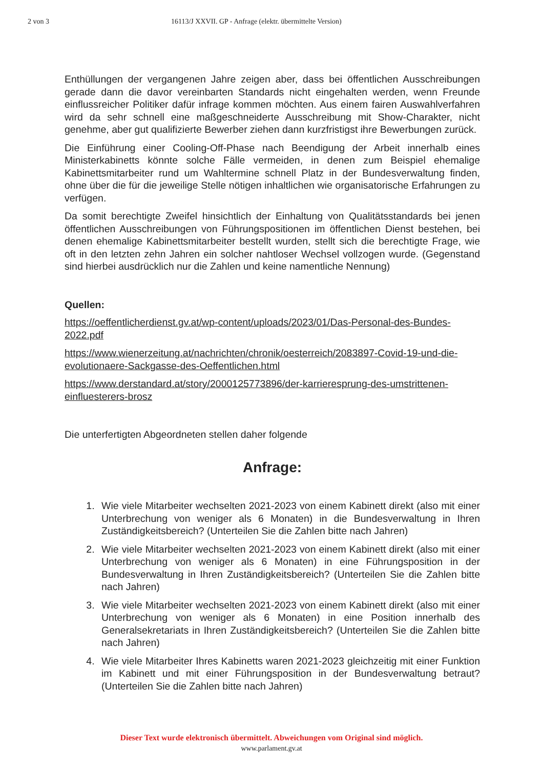2 von 3 16113/J XXVII. GP - Anfrage (elektr. übermittelte Version)
Enthüllungen der vergangenen Jahre zeigen aber, dass bei öffentlichen Ausschreibungen gerade dann die davor vereinbarten Standards nicht eingehalten werden, wenn Freunde einflussreicher Politiker dafür infrage kommen möchten. Aus einem fairen Auswahlverfahren wird da sehr schnell eine maßgeschneiderte Ausschreibung mit Show-Charakter, nicht genehme, aber gut qualifizierte Bewerber ziehen dann kurzfristigst ihre Bewerbungen zurück.
Die Einführung einer Cooling-Off-Phase nach Beendigung der Arbeit innerhalb eines Ministerkabinetts könnte solche Fälle vermeiden, in denen zum Beispiel ehemalige Kabinettsmitarbeiter rund um Wahltermine schnell Platz in der Bundesverwaltung finden, ohne über die für die jeweilige Stelle nötigen inhaltlichen wie organisatorische Erfahrungen zu verfügen.
Da somit berechtigte Zweifel hinsichtlich der Einhaltung von Qualitätsstandards bei jenen öffentlichen Ausschreibungen von Führungspositionen im öffentlichen Dienst bestehen, bei denen ehemalige Kabinettsmitarbeiter bestellt wurden, stellt sich die berechtigte Frage, wie oft in den letzten zehn Jahren ein solcher nahtloser Wechsel vollzogen wurde. (Gegenstand sind hierbei ausdrücklich nur die Zahlen und keine namentliche Nennung)
Quellen:
https://oeffentlicherdienst.gv.at/wp-content/uploads/2023/01/Das-Personal-des-Bundes-2022.pdf
https://www.wienerzeitung.at/nachrichten/chronik/oesterreich/2083897-Covid-19-und-die-evolutionaere-Sackgasse-des-Oeffentlichen.html
https://www.derstandard.at/story/2000125773896/der-karrieresprung-des-umstrittenen-einfluesterers-brosz
Die unterfertigten Abgeordneten stellen daher folgende
Anfrage:
1. Wie viele Mitarbeiter wechselten 2021-2023 von einem Kabinett direkt (also mit einer Unterbrechung von weniger als 6 Monaten) in die Bundesverwaltung in Ihren Zuständigkeitsbereich? (Unterteilen Sie die Zahlen bitte nach Jahren)
2. Wie viele Mitarbeiter wechselten 2021-2023 von einem Kabinett direkt (also mit einer Unterbrechung von weniger als 6 Monaten) in eine Führungsposition in der Bundesverwaltung in Ihren Zuständigkeitsbereich? (Unterteilen Sie die Zahlen bitte nach Jahren)
3. Wie viele Mitarbeiter wechselten 2021-2023 von einem Kabinett direkt (also mit einer Unterbrechung von weniger als 6 Monaten) in eine Position innerhalb des Generalsekretariats in Ihren Zuständigkeitsbereich? (Unterteilen Sie die Zahlen bitte nach Jahren)
4. Wie viele Mitarbeiter Ihres Kabinetts waren 2021-2023 gleichzeitig mit einer Funktion im Kabinett und mit einer Führungsposition in der Bundesverwaltung betraut? (Unterteilen Sie die Zahlen bitte nach Jahren)
Dieser Text wurde elektronisch übermittelt. Abweichungen vom Original sind möglich.
www.parlament.gv.at